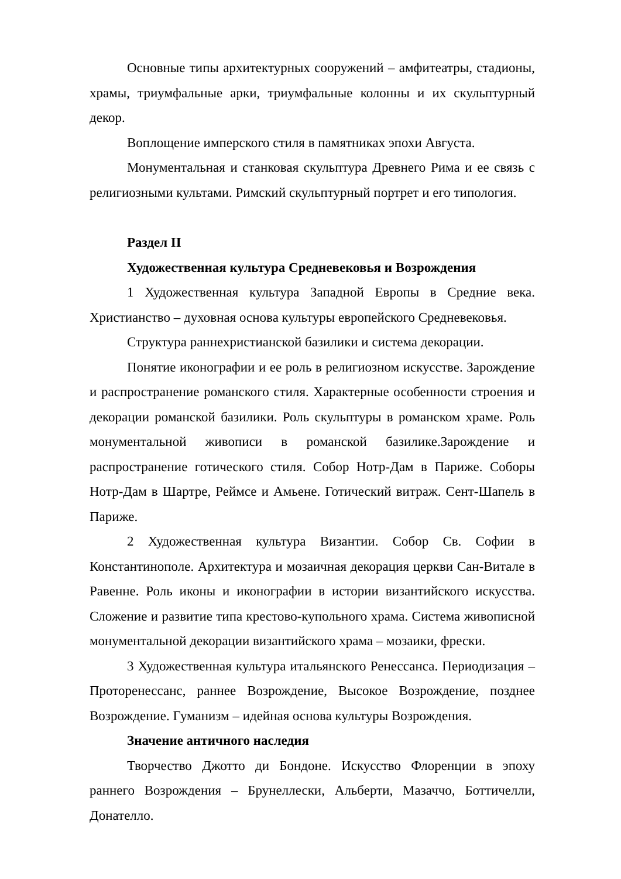Основные типы архитектурных сооружений – амфитеатры, стадионы, храмы, триумфальные арки, триумфальные колонны и их скульптурный декор.
Воплощение имперского стиля в памятниках эпохи Августа.
Монументальная и станковая скульптура Древнего Рима и ее связь с религиозными культами. Римский скульптурный портрет и его типология.
Раздел II
Художественная культура Средневековья и Возрождения
1 Художественная культура Западной Европы в Средние века. Христианство – духовная основа культуры европейского Средневековья.
Структура раннехристианской базилики и система декорации.
Понятие иконографии и ее роль в религиозном искусстве. Зарождение и распространение романского стиля. Характерные особенности строения и декорации романской базилики. Роль скульптуры в романском храме. Роль монументальной живописи в романской базилике.Зарождение и распространение готического стиля. Собор Нотр-Дам в Париже. Соборы Нотр-Дам в Шартре, Реймсе и Амьене. Готический витраж. Сент-Шапель в Париже.
2 Художественная культура Византии. Собор Св. Софии в Константинополе. Архитектура и мозаичная декорация церкви Сан-Витале в Равенне. Роль иконы и иконографии в истории византийского искусства. Сложение и развитие типа крестово-купольного храма. Система живописной монументальной декорации византийского храма – мозаики, фрески.
3 Художественная культура итальянского Ренессанса. Периодизация – Проторенессанс, раннее Возрождение, Высокое Возрождение, позднее Возрождение. Гуманизм – идейная основа культуры Возрождения.
Значение античного наследия
Творчество Джотто ди Бондоне. Искусство Флоренции в эпоху раннего Возрождения – Брунеллески, Альберти, Мазаччо, Боттичелли, Донателло.